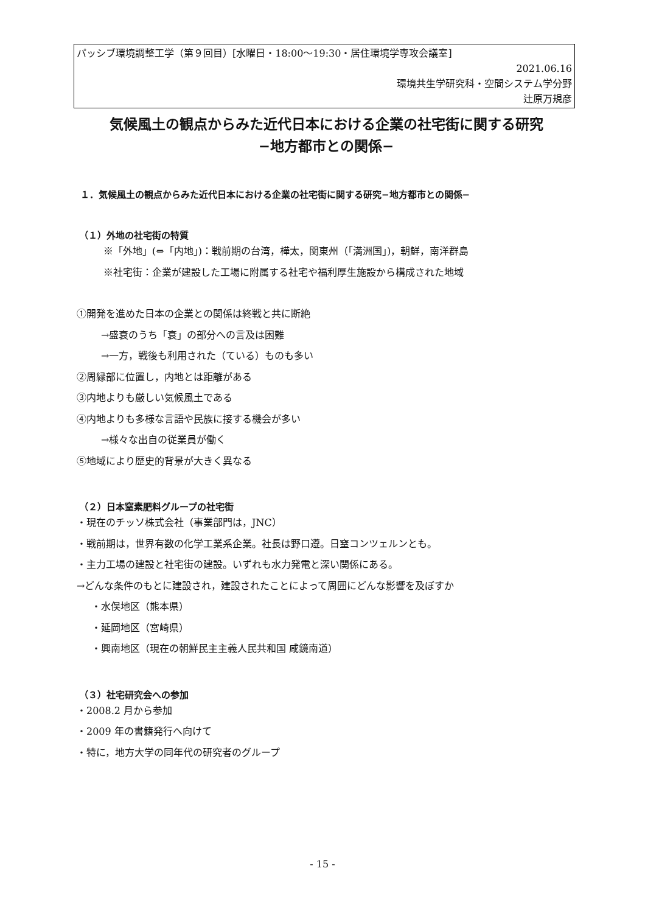パッシブ環境調整工学（第９回目）[水曜日・18:00〜19:30・居住環境学専攻会議室]
2021.06.16
環境共生学研究科・空間システム学分野
辻原万規彦
気候風土の観点からみた近代日本における企業の社宅街に関する研究
−地方都市との関係−
１．気候風土の観点からみた近代日本における企業の社宅街に関する研究−地方都市との関係−
（１）外地の社宅街の特質
※「外地」(⇔「内地」)：戦前期の台湾，樺太，関東州（「満洲国」)，朝鮮，南洋群島
※社宅街：企業が建設した工場に附属する社宅や福利厚生施設から構成された地域
①開発を進めた日本の企業との関係は終戦と共に断絶
→盛衰のうち「衰」の部分への言及は困難
→一方，戦後も利用された（ている）ものも多い
②周縁部に位置し，内地とは距離がある
③内地よりも厳しい気候風土である
④内地よりも多様な言語や民族に接する機会が多い
→様々な出自の従業員が働く
⑤地域により歴史的背景が大きく異なる
（２）日本窒素肥料グループの社宅街
・現在のチッソ株式会社（事業部門は，JNC）
・戦前期は，世界有数の化学工業系企業。社長は野口遵。日窒コンツェルンとも。
・主力工場の建設と社宅街の建設。いずれも水力発電と深い関係にある。
→どんな条件のもとに建設され，建設されたことによって周囲にどんな影響を及ぼすか
・水俣地区（熊本県）
・延岡地区（宮崎県）
・興南地区（現在の朝鮮民主主義人民共和国 咸鏡南道）
（３）社宅研究会への参加
・2008.2 月から参加
・2009 年の書籍発行へ向けて
・特に，地方大学の同年代の研究者のグループ
- 15 -